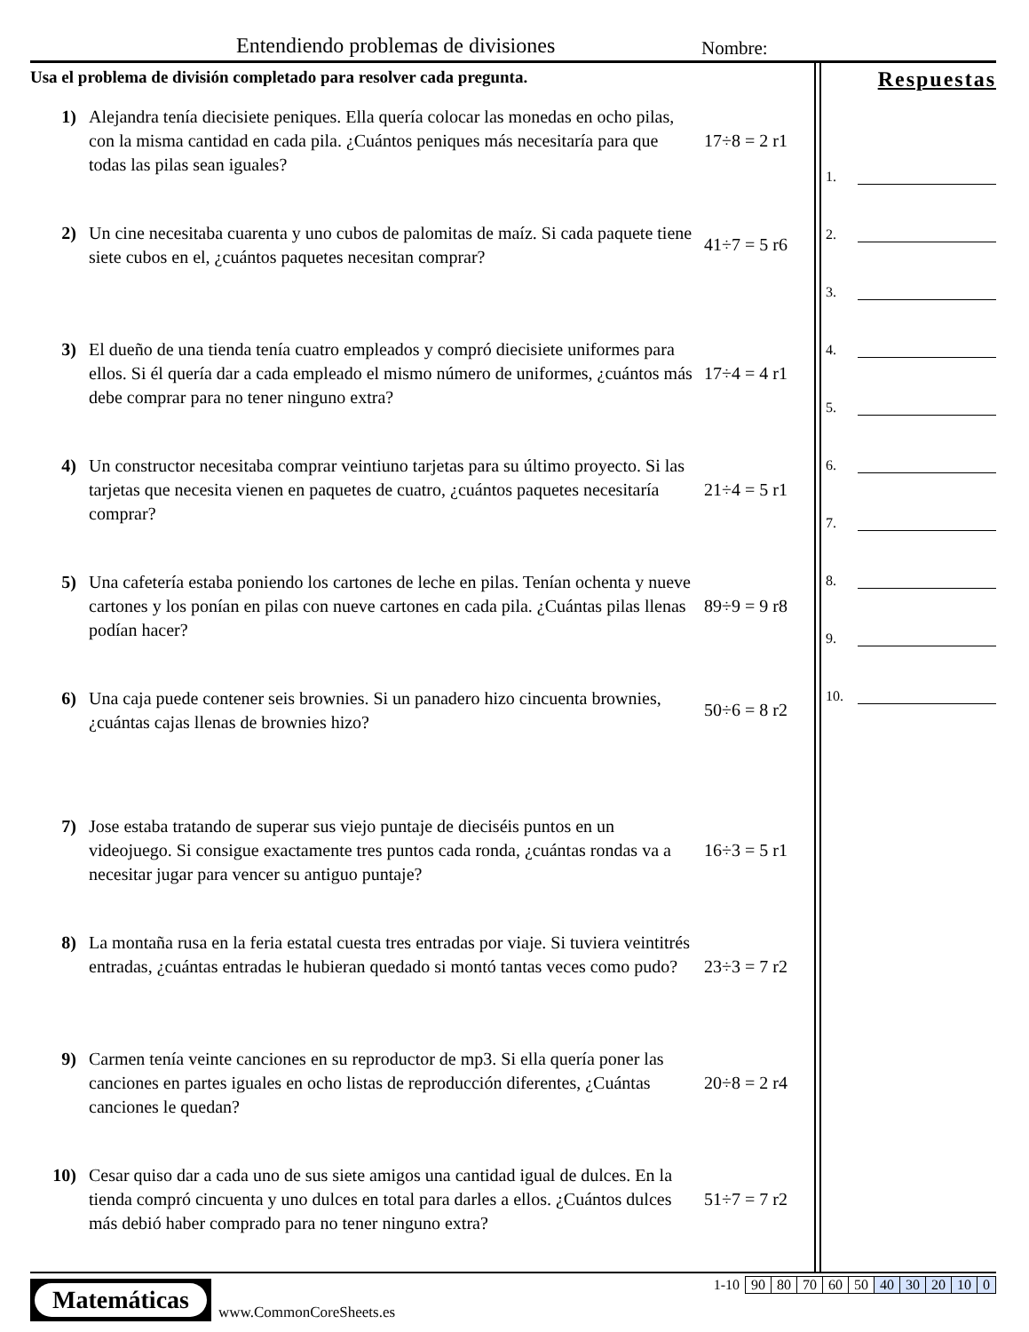Entendiendo problemas de divisiones
Nombre:
Usa el problema de división completado para resolver cada pregunta.
1) Alejandra tenía diecisiete peniques. Ella quería colocar las monedas en ocho pilas, con la misma cantidad en cada pila. ¿Cuántos peniques más necesitaría para que todas las pilas sean iguales?
17÷8 = 2 r1
2) Un cine necesitaba cuarenta y uno cubos de palomitas de maíz. Si cada paquete tiene siete cubos en el, ¿cuántos paquetes necesitan comprar?
41÷7 = 5 r6
3) El dueño de una tienda tenía cuatro empleados y compró diecisiete uniformes para ellos. Si él quería dar a cada empleado el mismo número de uniformes, ¿cuántos más debe comprar para no tener ninguno extra?
17÷4 = 4 r1
4) Un constructor necesitaba comprar veintiuno tarjetas para su último proyecto. Si las tarjetas que necesita vienen en paquetes de cuatro, ¿cuántos paquetes necesitaría comprar?
21÷4 = 5 r1
5) Una cafetería estaba poniendo los cartones de leche en pilas. Tenían ochenta y nueve cartones y los ponían en pilas con nueve cartones en cada pila. ¿Cuántas pilas llenas podían hacer?
89÷9 = 9 r8
6) Una caja puede contener seis brownies. Si un panadero hizo cincuenta brownies, ¿cuántas cajas llenas de brownies hizo?
50÷6 = 8 r2
7) Jose estaba tratando de superar sus viejo puntaje de dieciséis puntos en un videojuego. Si consigue exactamente tres puntos cada ronda, ¿cuántas rondas va a necesitar jugar para vencer su antiguo puntaje?
16÷3 = 5 r1
8) La montaña rusa en la feria estatal cuesta tres entradas por viaje. Si tuviera veintitrés entradas, ¿cuántas entradas le hubieran quedado si montó tantas veces como pudo?
23÷3 = 7 r2
9) Carmen tenía veinte canciones en su reproductor de mp3. Si ella quería poner las canciones en partes iguales en ocho listas de reproducción diferentes, ¿Cuántas canciones le quedan?
20÷8 = 2 r4
10) Cesar quiso dar a cada uno de sus siete amigos una cantidad igual de dulces. En la tienda compró cincuenta y uno dulces en total para darles a ellos. ¿Cuántos dulces más debió haber comprado para no tener ninguno extra?
51÷7 = 7 r2
Respuestas
1.
2.
3.
4.
5.
6.
7.
8.
9.
10.
Matemáticas
www.CommonCoreSheets.es
| 1-10 | 90 | 80 | 70 | 60 | 50 | 40 | 30 | 20 | 10 | 0 |